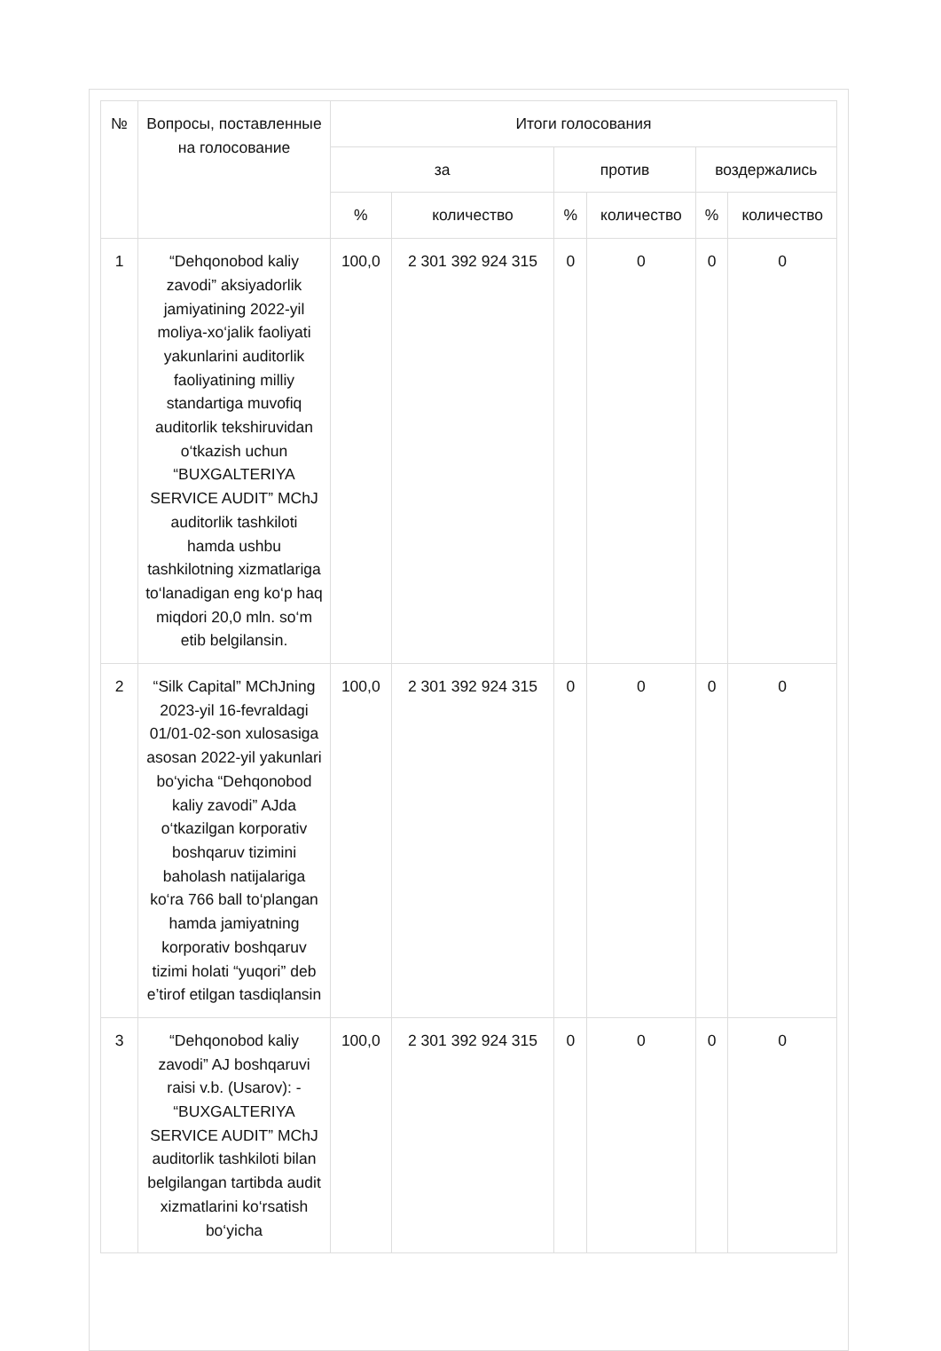| № | Вопросы, поставленные на голосование | Итоги голосования | | | | | |
| --- | --- | --- | --- | --- | --- | --- | --- |
| | | за | | против | | воздержались | |
| | | % | количество | % | количество | % | количество |
| 1 | “Dehqonobod kaliy zavodi” aksiyadorlik jamiyatining 2022-yil moliya-xo‘jalik faoliyati yakunlarini auditorlik faoliyatining milliy standartiga muvofiq auditorlik tekshiruvidan o‘tkazish uchun “BUXGALTERIYA SERVICE AUDIT” MChJ auditorlik tashkiloti hamda ushbu tashkilotning xizmatlariga to‘lanadigan eng ko‘p haq miqdori 20,0 mln. so‘m etib belgilansin. | 100,0 | 2 301 392 924 315 | 0 | 0 | 0 | 0 |
| 2 | “Silk Capital” MChJning 2023-yil 16-fevraldagi 01/01-02-son xulosasiga asosan 2022-yil yakunlari bo‘yicha “Dehqonobod kaliy zavodi” AJda o‘tkazilgan korporativ boshqaruv tizimini baholash natijalariga ko‘ra 766 ball to‘plangan hamda jamiyatning korporativ boshqaruv tizimi holati “yuqori” deb e’tirof etilgan tasdiqlansin | 100,0 | 2 301 392 924 315 | 0 | 0 | 0 | 0 |
| 3 | “Dehqonobod kaliy zavodi” AJ boshqaruvi raisi v.b. (Usarov): - “BUXGALTERIYA SERVICE AUDIT” MChJ auditorlik tashkiloti bilan belgilangan tartibda audit xizmatlarini ko‘rsatish bo‘yicha | 100,0 | 2 301 392 924 315 | 0 | 0 | 0 | 0 |